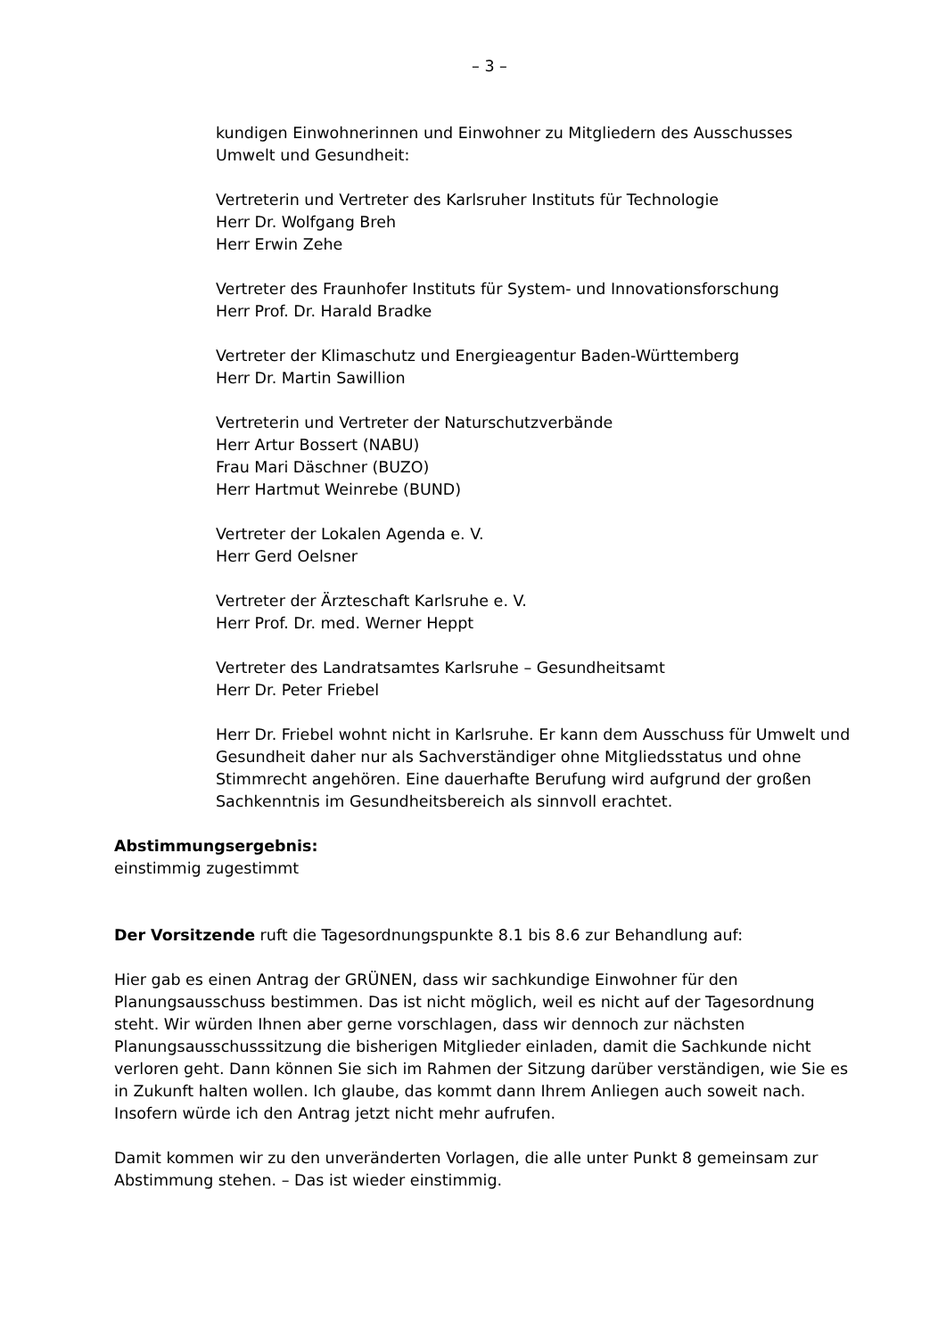– 3 –
kundigen Einwohnerinnen und Einwohner zu Mitgliedern des Ausschusses
Umwelt und Gesundheit:
Vertreterin und Vertreter des Karlsruher Instituts für Technologie
Herr Dr. Wolfgang Breh
Herr Erwin Zehe
Vertreter des Fraunhofer Instituts für System- und Innovationsforschung
Herr Prof. Dr. Harald Bradke
Vertreter der Klimaschutz und Energieagentur Baden-Württemberg
Herr Dr. Martin Sawillion
Vertreterin und Vertreter der Naturschutzverbände
Herr Artur Bossert (NABU)
Frau Mari Däschner (BUZO)
Herr Hartmut Weinrebe (BUND)
Vertreter der Lokalen Agenda e. V.
Herr Gerd Oelsner
Vertreter der Ärzteschaft Karlsruhe e. V.
Herr Prof. Dr. med. Werner Heppt
Vertreter des Landratsamtes Karlsruhe – Gesundheitsamt
Herr Dr. Peter Friebel
Herr Dr. Friebel wohnt nicht in Karlsruhe. Er kann dem Ausschuss für Umwelt und Gesundheit daher nur als Sachverständiger ohne Mitgliedsstatus und ohne Stimmrecht angehören. Eine dauerhafte Berufung wird aufgrund der großen Sachkenntnis im Gesundheitsbereich als sinnvoll erachtet.
Abstimmungsergebnis:
einstimmig zugestimmt
Der Vorsitzende ruft die Tagesordnungspunkte 8.1 bis 8.6 zur Behandlung auf:
Hier gab es einen Antrag der GRÜNEN, dass wir sachkundige Einwohner für den Planungsausschuss bestimmen. Das ist nicht möglich, weil es nicht auf der Tagesordnung steht. Wir würden Ihnen aber gerne vorschlagen, dass wir dennoch zur nächsten Planungsausschusssitzung die bisherigen Mitglieder einladen, damit die Sachkunde nicht verloren geht. Dann können Sie sich im Rahmen der Sitzung darüber verständigen, wie Sie es in Zukunft halten wollen. Ich glaube, das kommt dann Ihrem Anliegen auch soweit nach. Insofern würde ich den Antrag jetzt nicht mehr aufrufen.
Damit kommen wir zu den unveränderten Vorlagen, die alle unter Punkt 8 gemeinsam zur Abstimmung stehen. – Das ist wieder einstimmig.